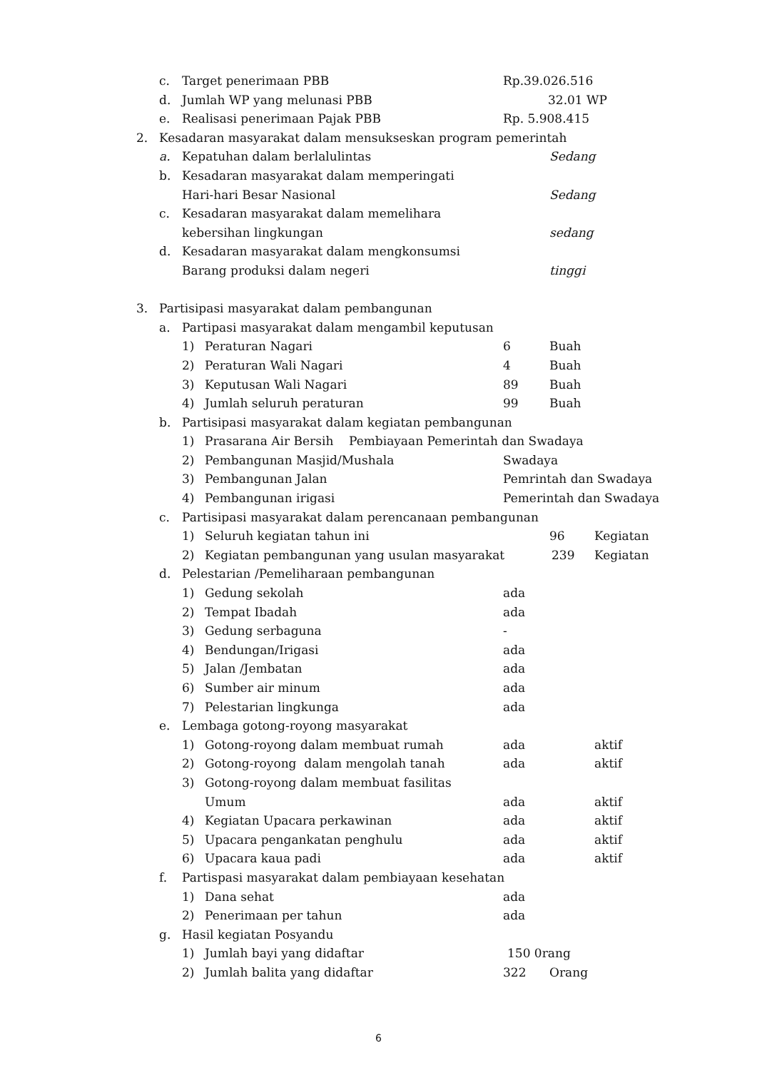c. Target penerimaan PBB Rp.39.026.516
d. Jumlah WP yang melunasi PBB 32.01 WP
e. Realisasi penerimaan Pajak PBB Rp. 5.908.415
2. Kesadaran masyarakat dalam mensukseskan program pemerintah
a. Kepatuhan dalam berlalulintas Sedang
b. Kesadaran masyarakat dalam memperingati
Hari-hari Besar Nasional Sedang
c. Kesadaran masyarakat dalam memelihara
kebersihan lingkungan sedang
d. Kesadaran masyarakat dalam mengkonsumsi
Barang produksi dalam negeri tinggi
3. Partisipasi masyarakat dalam pembangunan
a. Partipasi masyarakat dalam mengambil keputusan
1) Peraturan Nagari 6 Buah
2) Peraturan Wali Nagari 4 Buah
3) Keputusan Wali Nagari 89 Buah
4) Jumlah seluruh peraturan 99 Buah
b. Partisipasi masyarakat dalam kegiatan pembangunan
1) Prasarana Air Bersih Pembiayaan Pemerintah dan Swadaya
2) Pembangunan Masjid/Mushala Swadaya
3) Pembangunan Jalan Pemrintah dan Swadaya
4) Pembangunan irigasi Pemerintah dan Swadaya
c. Partisipasi masyarakat dalam perencanaan pembangunan
1) Seluruh kegiatan tahun ini 96 Kegiatan
2) Kegiatan pembangunan yang usulan masyarakat 239 Kegiatan
d. Pelestarian /Pemeliharaan pembangunan
1) Gedung sekolah ada
2) Tempat Ibadah ada
3) Gedung serbaguna -
4) Bendungan/Irigasi ada
5) Jalan /Jembatan ada
6) Sumber air minum ada
7) Pelestarian lingkunga ada
e. Lembaga gotong-royong masyarakat
1) Gotong-royong dalam membuat rumah ada aktif
2) Gotong-royong dalam mengolah tanah ada aktif
3) Gotong-royong dalam membuat fasilitas
Umum ada aktif
4) Kegiatan Upacara perkawinan ada aktif
5) Upacara pengankatan penghulu ada aktif
6) Upacara kaua padi ada aktif
f. Partispasi masyarakat dalam pembiayaan kesehatan
1) Dana sehat ada
2) Penerimaan per tahun ada
g. Hasil kegiatan Posyandu 1) Jumlah bayi yang didaftar 150 0rang
2) Jumlah balita yang didaftar 322 Orang
6